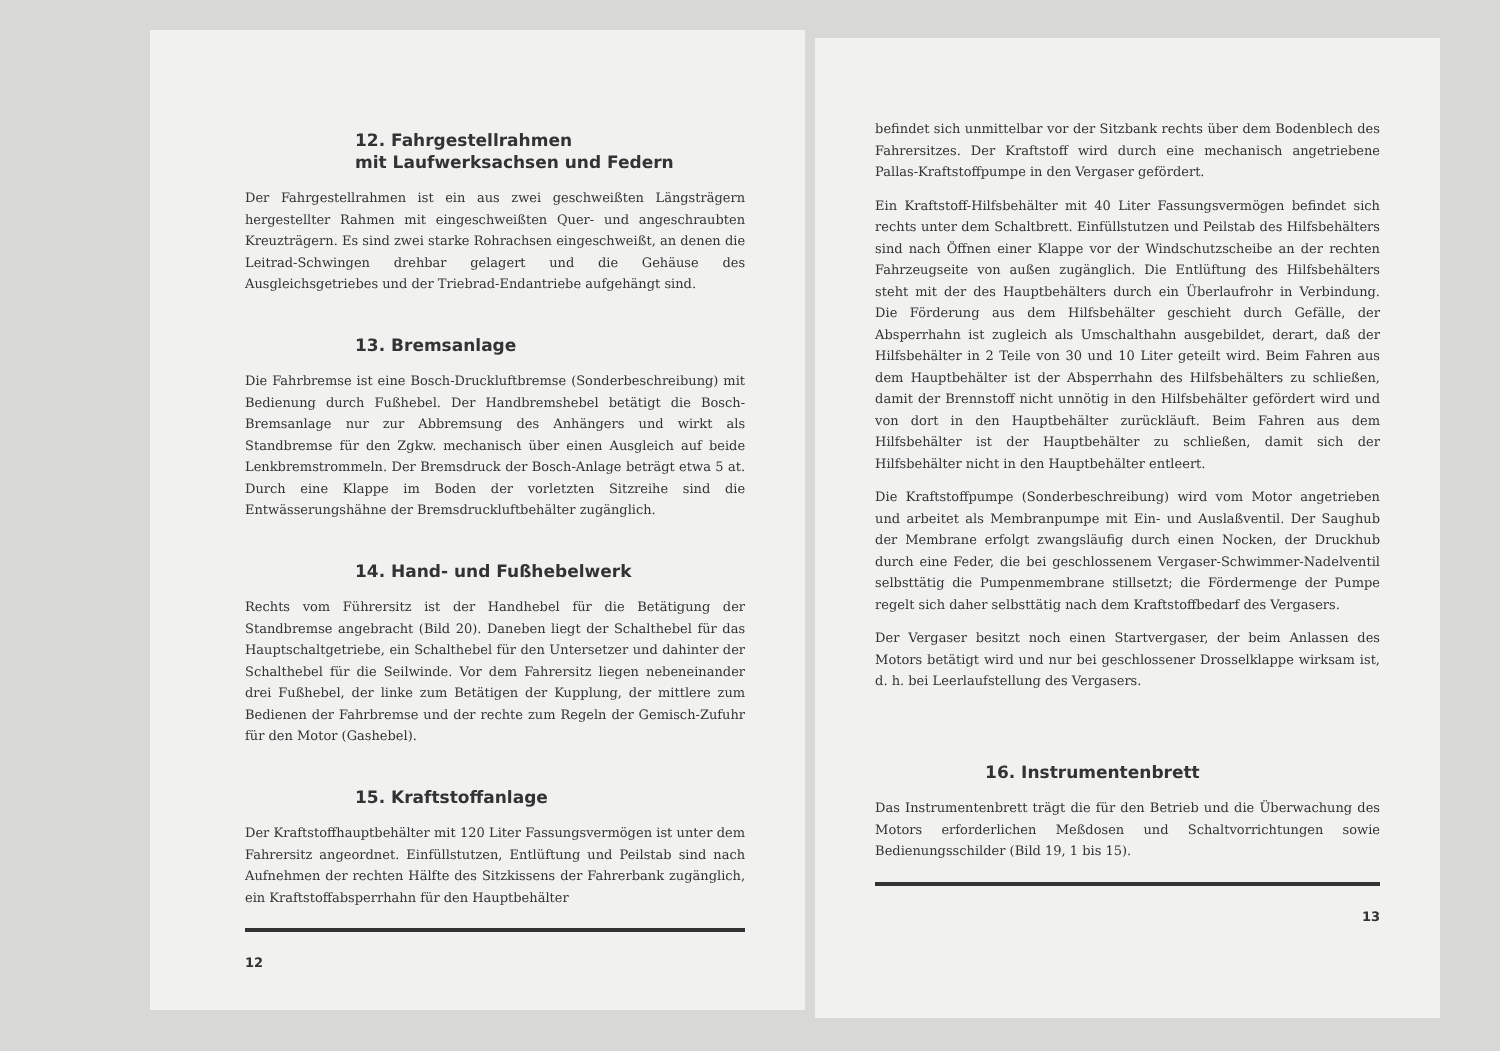12. Fahrgestellrahmen
mit Laufwerksachsen und Federn
Der Fahrgestellrahmen ist ein aus zwei geschweißten Längsträgern hergestellter Rahmen mit eingeschweißten Quer- und angeschraubten Kreuzträgern. Es sind zwei starke Rohrachsen eingeschweißt, an denen die Leitrad-Schwingen drehbar gelagert und die Gehäuse des Ausgleichsgetriebes und der Triebrad-Endantriebe aufgehängt sind.
13. Bremsanlage
Die Fahrbremse ist eine Bosch-Druckluftbremse (Sonderbeschreibung) mit Bedienung durch Fußhebel. Der Handbremshebel betätigt die Bosch-Bremsanlage nur zur Abbremsung des Anhängers und wirkt als Standbremse für den Zgkw. mechanisch über einen Ausgleich auf beide Lenkbremstrommeln. Der Bremsdruck der Bosch-Anlage beträgt etwa 5 at. Durch eine Klappe im Boden der vorletzten Sitzreihe sind die Entwässerungshähne der Bremsdruckluftbehälter zugänglich.
14. Hand- und Fußhebelwerk
Rechts vom Führersitz ist der Handhebel für die Betätigung der Standbremse angebracht (Bild 20). Daneben liegt der Schalthebel für das Hauptschaltgetriebe, ein Schalthebel für den Untersetzer und dahinter der Schalthebel für die Seilwinde. Vor dem Fahrersitz liegen nebeneinander drei Fußhebel, der linke zum Betätigen der Kupplung, der mittlere zum Bedienen der Fahrbremse und der rechte zum Regeln der Gemisch-Zufuhr für den Motor (Gashebel).
15. Kraftstoffanlage
Der Kraftstoffhauptbehälter mit 120 Liter Fassungsvermögen ist unter dem Fahrersitz angeordnet. Einfüllstutzen, Entlüftung und Peilstab sind nach Aufnehmen der rechten Hälfte des Sitzkissens der Fahrerbank zugänglich, ein Kraftstoffabsperrhahn für den Hauptbehälter
12
befindet sich unmittelbar vor der Sitzbank rechts über dem Bodenblech des Fahrersitzes. Der Kraftstoff wird durch eine mechanisch angetriebene Pallas-Kraftstoffpumpe in den Vergaser gefördert.
Ein Kraftstoff-Hilfsbehälter mit 40 Liter Fassungsvermögen befindet sich rechts unter dem Schaltbrett. Einfüllstutzen und Peilstab des Hilfsbehälters sind nach Öffnen einer Klappe vor der Windschutzscheibe an der rechten Fahrzeugseite von außen zugänglich. Die Entlüftung des Hilfsbehälters steht mit der des Hauptbehälters durch ein Überlaufrohr in Verbindung. Die Förderung aus dem Hilfsbehälter geschieht durch Gefälle, der Absperrhahn ist zugleich als Umschalthahn ausgebildet, derart, daß der Hilfsbehälter in 2 Teile von 30 und 10 Liter geteilt wird. Beim Fahren aus dem Hauptbehälter ist der Absperrhahn des Hilfsbehälters zu schließen, damit der Brennstoff nicht unnötig in den Hilfsbehälter gefördert wird und von dort in den Hauptbehälter zurückläuft. Beim Fahren aus dem Hilfsbehälter ist der Hauptbehälter zu schließen, damit sich der Hilfsbehälter nicht in den Hauptbehälter entleert.
Die Kraftstoffpumpe (Sonderbeschreibung) wird vom Motor angetrieben und arbeitet als Membranpumpe mit Ein- und Auslaßventil. Der Saughub der Membrane erfolgt zwangsläufig durch einen Nocken, der Druckhub durch eine Feder, die bei geschlossenem Vergaser-Schwimmer-Nadelventil selbsttätig die Pumpenmembrane stillsetzt; die Fördermenge der Pumpe regelt sich daher selbsttätig nach dem Kraftstoffbedarf des Vergasers.
Der Vergaser besitzt noch einen Startvergaser, der beim Anlassen des Motors betätigt wird und nur bei geschlossener Drosselklappe wirksam ist, d. h. bei Leerlaufstellung des Vergasers.
16. Instrumentenbrett
Das Instrumentenbrett trägt die für den Betrieb und die Überwachung des Motors erforderlichen Meßdosen und Schaltvorrichtungen sowie Bedienungsschilder (Bild 19, 1 bis 15).
13